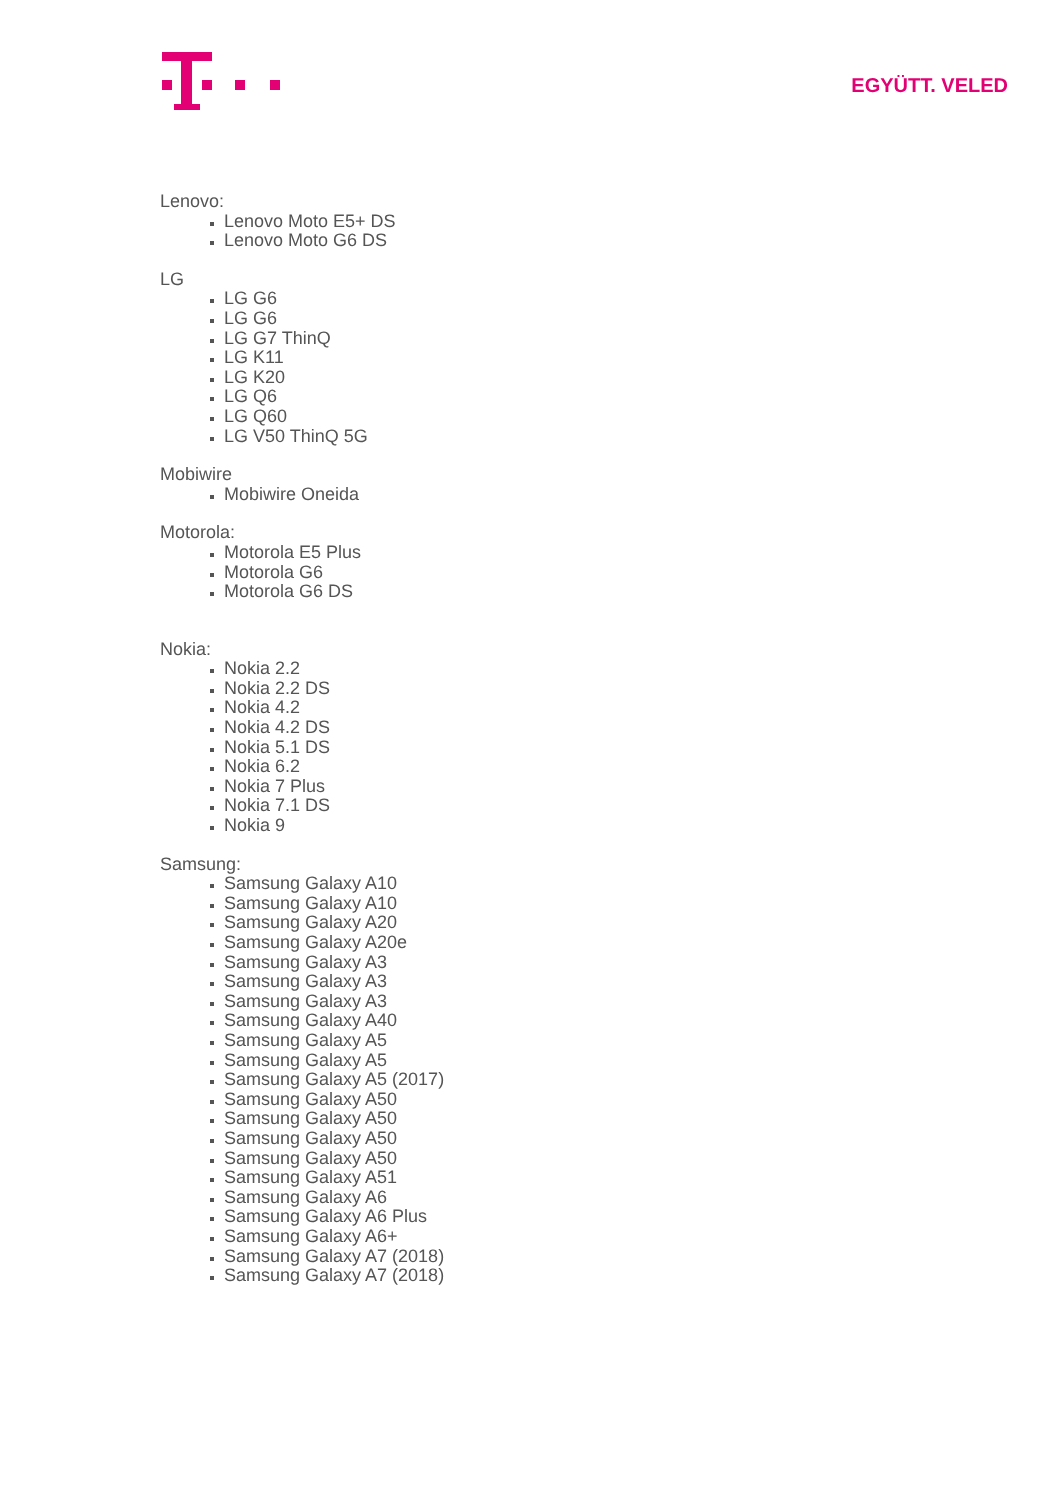EGYÜTT. VELED
Lenovo:
Lenovo Moto E5+ DS
Lenovo Moto G6 DS
LG
LG G6
LG G6
LG G7 ThinQ
LG K11
LG K20
LG Q6
LG Q60
LG V50 ThinQ 5G
Mobiwire
Mobiwire Oneida
Motorola:
Motorola E5 Plus
Motorola G6
Motorola G6 DS
Nokia:
Nokia 2.2
Nokia 2.2 DS
Nokia 4.2
Nokia 4.2 DS
Nokia 5.1 DS
Nokia 6.2
Nokia 7 Plus
Nokia 7.1 DS
Nokia 9
Samsung:
Samsung Galaxy A10
Samsung Galaxy A10
Samsung Galaxy A20
Samsung Galaxy A20e
Samsung Galaxy A3
Samsung Galaxy A3
Samsung Galaxy A3
Samsung Galaxy A40
Samsung Galaxy A5
Samsung Galaxy A5
Samsung Galaxy A5 (2017)
Samsung Galaxy A50
Samsung Galaxy A50
Samsung Galaxy A50
Samsung Galaxy A50
Samsung Galaxy A51
Samsung Galaxy A6
Samsung Galaxy A6 Plus
Samsung Galaxy A6+
Samsung Galaxy A7 (2018)
Samsung Galaxy A7 (2018)